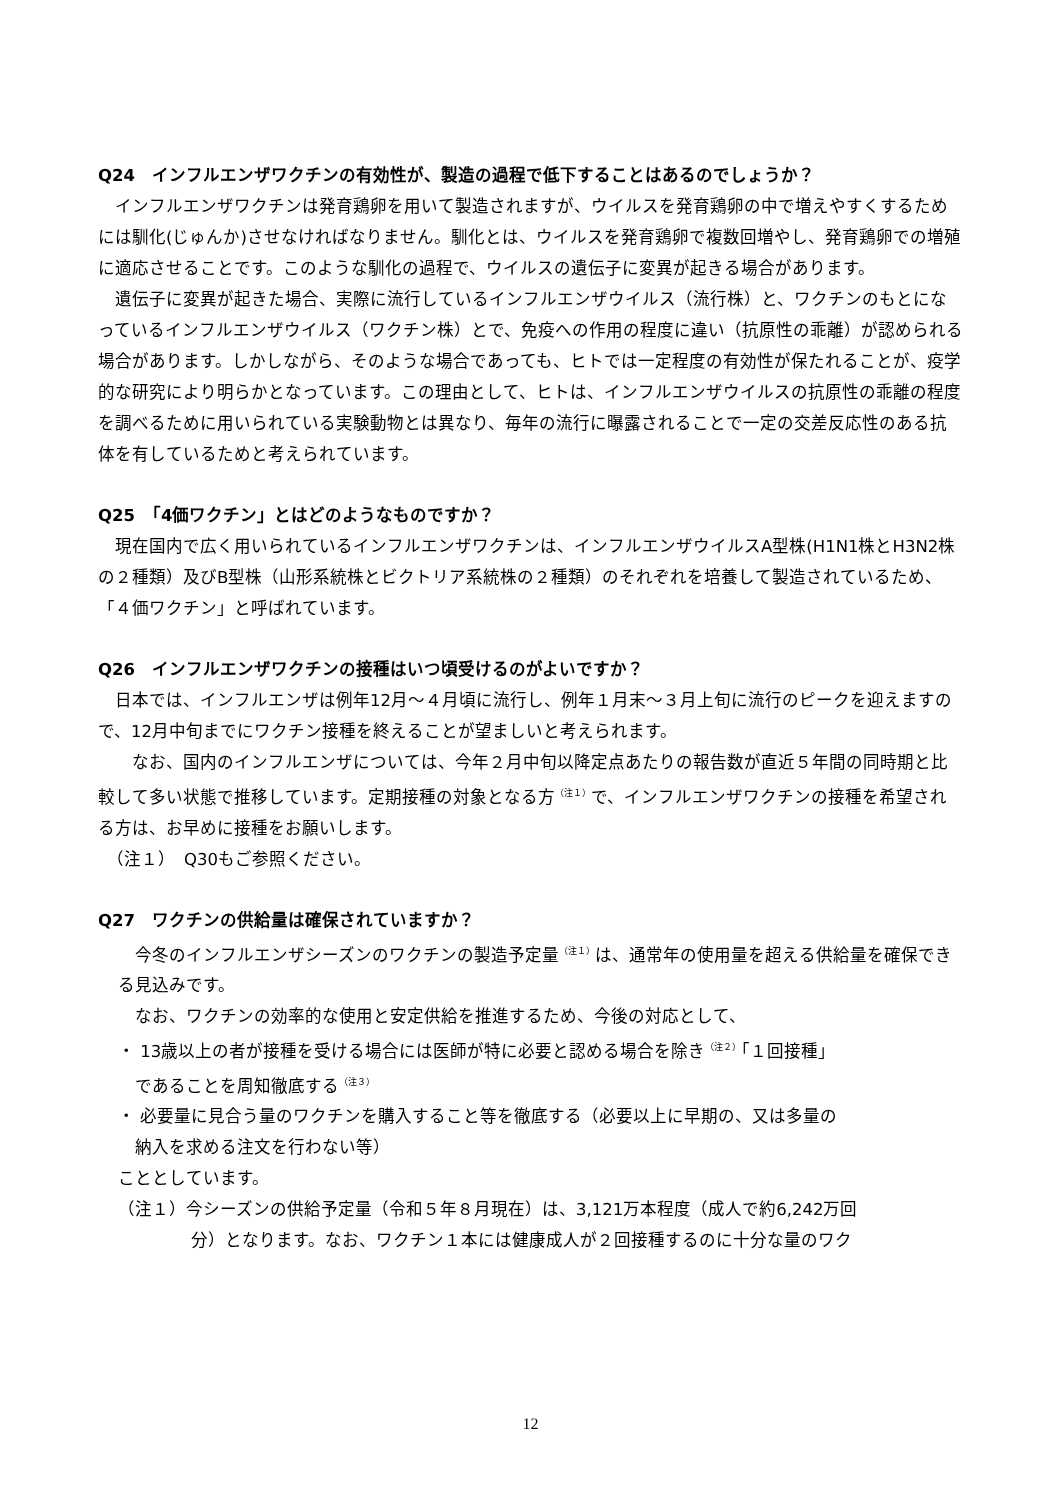Q24　インフルエンザワクチンの有効性が、製造の過程で低下することはあるのでしょうか？
　インフルエンザワクチンは発育鶏卵を用いて製造されますが、ウイルスを発育鶏卵の中で増えやすくするためには馴化(じゅんか)させなければなりません。馴化とは、ウイルスを発育鶏卵で複数回増やし、発育鶏卵での増殖に適応させることです。このような馴化の過程で、ウイルスの遺伝子に変異が起きる場合があります。
　遺伝子に変異が起きた場合、実際に流行しているインフルエンザウイルス（流行株）と、ワクチンのもとになっているインフルエンザウイルス（ワクチン株）とで、免疫への作用の程度に違い（抗原性の乖離）が認められる場合があります。しかしながら、そのような場合であっても、ヒトでは一定程度の有効性が保たれることが、疫学的な研究により明らかとなっています。この理由として、ヒトは、インフルエンザウイルスの抗原性の乖離の程度を調べるために用いられている実験動物とは異なり、毎年の流行に曝露されることで一定の交差反応性のある抗体を有しているためと考えられています。
Q25　「4価ワクチン」とはどのようなものですか？
　現在国内で広く用いられているインフルエンザワクチンは、インフルエンザウイルスA型株(H1N1株とH3N2株の２種類）及びB型株（山形系統株とビクトリア系統株の２種類）のそれぞれを培養して製造されているため、「４価ワクチン」と呼ばれています。
Q26　インフルエンザワクチンの接種はいつ頃受けるのがよいですか？
　日本では、インフルエンザは例年12月～４月頃に流行し、例年１月末～３月上旬に流行のピークを迎えますので、12月中旬までにワクチン接種を終えることが望ましいと考えられます。
　　なお、国内のインフルエンザについては、今年２月中旬以降定点あたりの報告数が直近５年間の同時期と比較して多い状態で推移しています。定期接種の対象となる方<sup>（注１）</sup>で、インフルエンザワクチンの接種を希望される方は、お早めに接種をお願いします。
　（注１）　Q30もご参照ください。
Q27　ワクチンの供給量は確保されていますか？
　今冬のインフルエンザシーズンのワクチンの製造予定量<sup>（注１）</sup>は、通常年の使用量を超える供給量を確保できる見込みです。
　なお、ワクチンの効率的な使用と安定供給を推進するため、今後の対応として、
・ 13歳以上の者が接種を受ける場合には医師が特に必要と認める場合を除き<sup>（注２）</sup>「１回接種」
　であることを周知徹底する<sup>（注３）</sup>
・ 必要量に見合う量のワクチンを購入すること等を徹底する（必要以上に早期の、又は多量の
　納入を求める注文を行わない等）
こととしています。
（注１）今シーズンの供給予定量（令和５年８月現在）は、3,121万本程度（成人で約6,242万回
分）となります。なお、ワクチン１本には健康成人が２回接種するのに十分な量のワク
12